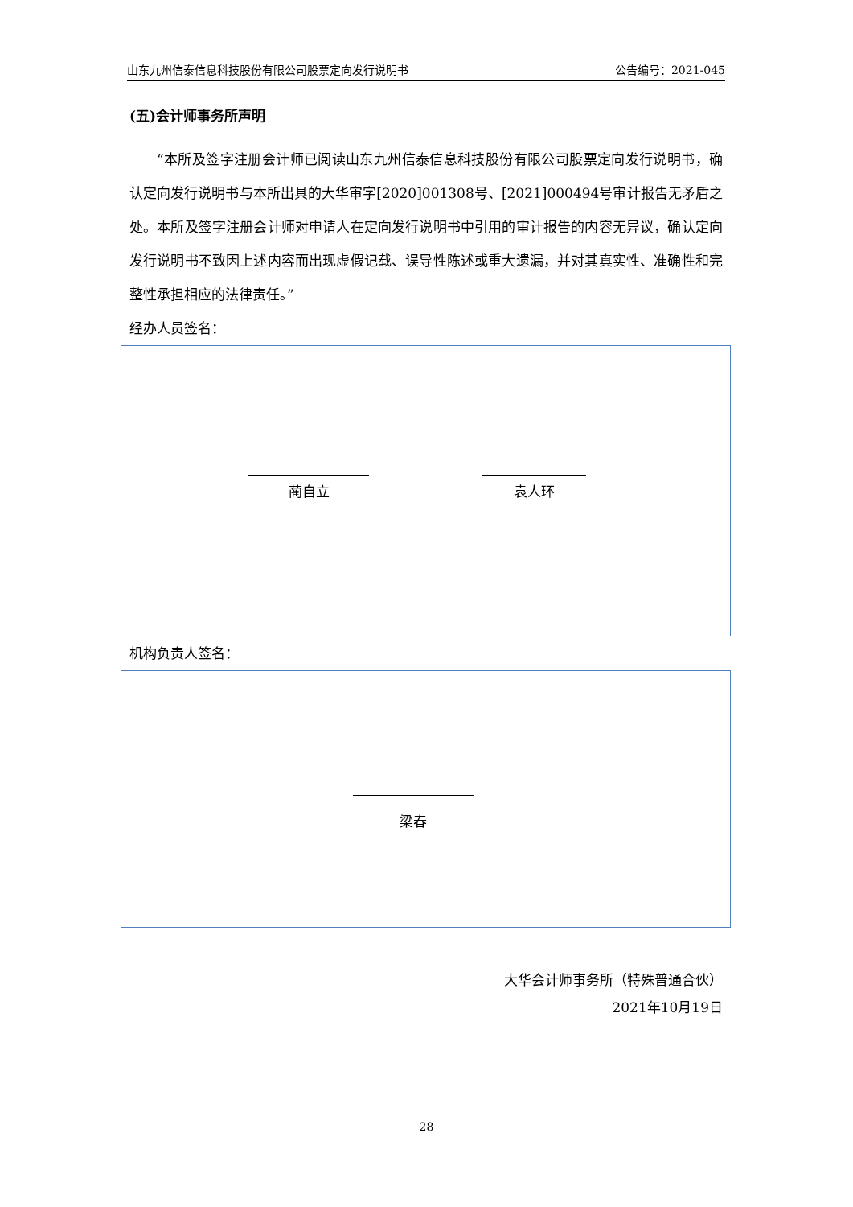山东九州信泰信息科技股份有限公司股票定向发行说明书 公告编号：2021-045
(五)会计师事务所声明
“本所及签字注册会计师已阅读山东九州信泰信息科技股份有限公司股票定向发行说明书，确认定向发行说明书与本所出具的大华审字[2020]001308号、[2021]000494号审计报告无矛盾之处。本所及签字注册会计师对申请人在定向发行说明书中引用的审计报告的内容无异议，确认定向发行说明书不致因上述内容而出现虚假记载、误导性陈述或重大遗漏，并对其真实性、准确性和完整性承担相应的法律责任。”
经办人员签名：
蔺自立 袁人环
机构负责人签名：
梁春
大华会计师事务所（特殊普通合伙）
2021年10月19日
28